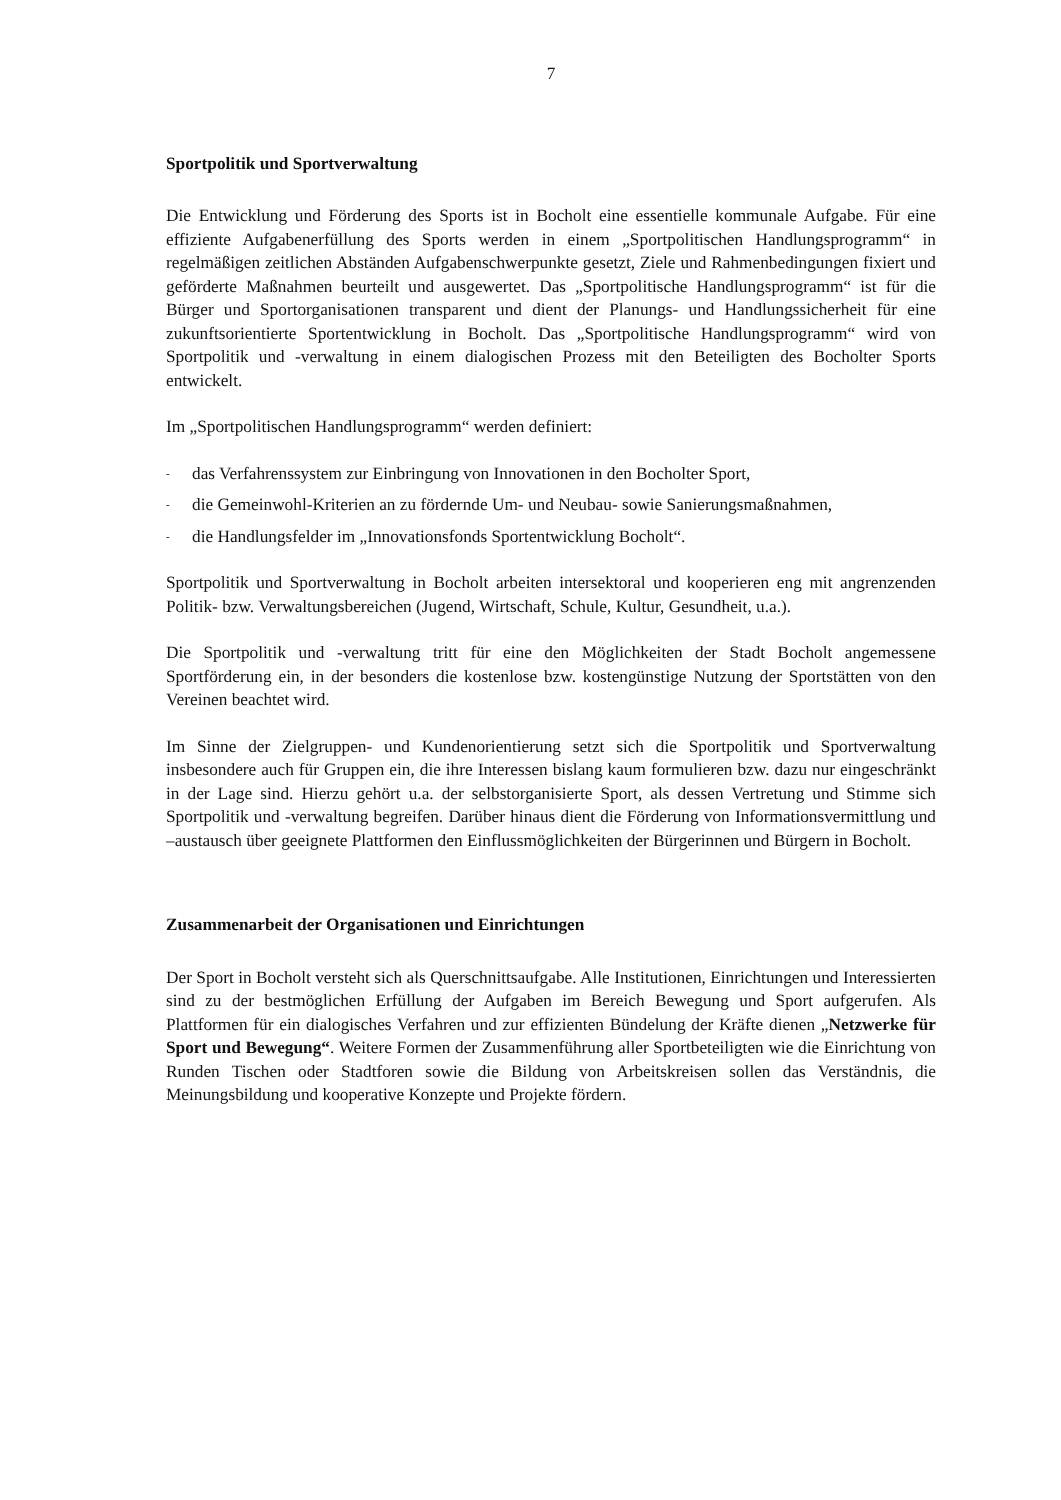7
Sportpolitik und Sportverwaltung
Die Entwicklung und Förderung des Sports ist in Bocholt eine essentielle kommunale Aufgabe. Für eine effiziente Aufgabenerfüllung des Sports werden in einem „Sportpolitischen Handlungsprogramm“ in regelmäßigen zeitlichen Abständen Aufgabenschwerpunkte gesetzt, Ziele und Rahmenbedingungen fixiert und geförderte Maßnahmen beurteilt und ausgewertet. Das „Sportpolitische Handlungsprogramm“ ist für die Bürger und Sportorganisationen transparent und dient der Planungs- und Handlungssicherheit für eine zukunftsorientierte Sportentwicklung in Bocholt. Das „Sportpolitische Handlungsprogramm“ wird von Sportpolitik und -verwaltung in einem dialogischen Prozess mit den Beteiligten des Bocholter Sports entwickelt.
Im „Sportpolitischen Handlungsprogramm“ werden definiert:
- das Verfahrenssystem zur Einbringung von Innovationen in den Bocholter Sport,
- die Gemeinwohl-Kriterien an zu fördernde Um- und Neubau- sowie Sanierungsmaßnahmen,
- die Handlungsfelder im „Innovationsfonds Sportentwicklung Bocholt“.
Sportpolitik und Sportverwaltung in Bocholt arbeiten intersektoral und kooperieren eng mit angrenzenden Politik- bzw. Verwaltungsbereichen (Jugend, Wirtschaft, Schule, Kultur, Gesundheit, u.a.).
Die Sportpolitik und -verwaltung tritt für eine den Möglichkeiten der Stadt Bocholt angemessene Sportförderung ein, in der besonders die kostenlose bzw. kostengünstige Nutzung der Sportstätten von den Vereinen beachtet wird.
Im Sinne der Zielgruppen- und Kundenorientierung setzt sich die Sportpolitik und Sportverwaltung insbesondere auch für Gruppen ein, die ihre Interessen bislang kaum formulieren bzw. dazu nur eingeschränkt in der Lage sind. Hierzu gehört u.a. der selbstorganisierte Sport, als dessen Vertretung und Stimme sich Sportpolitik und -verwaltung begreifen. Darüber hinaus dient die Förderung von Informationsvermittlung und –austausch über geeignete Plattformen den Einflussmöglichkeiten der Bürgerinnen und Bürgern in Bocholt.
Zusammenarbeit der Organisationen und Einrichtungen
Der Sport in Bocholt versteht sich als Querschnittsaufgabe. Alle Institutionen, Einrichtungen und Interessierten sind zu der bestmöglichen Erfüllung der Aufgaben im Bereich Bewegung und Sport aufgerufen. Als Plattformen für ein dialogisches Verfahren und zur effizienten Bündelung der Kräfte dienen „Netzwerke für Sport und Bewegung“. Weitere Formen der Zusammenführung aller Sportbeteiligten wie die Einrichtung von Runden Tischen oder Stadtforen sowie die Bildung von Arbeitskreisen sollen das Verständnis, die Meinungsbildung und kooperative Konzepte und Projekte fördern.